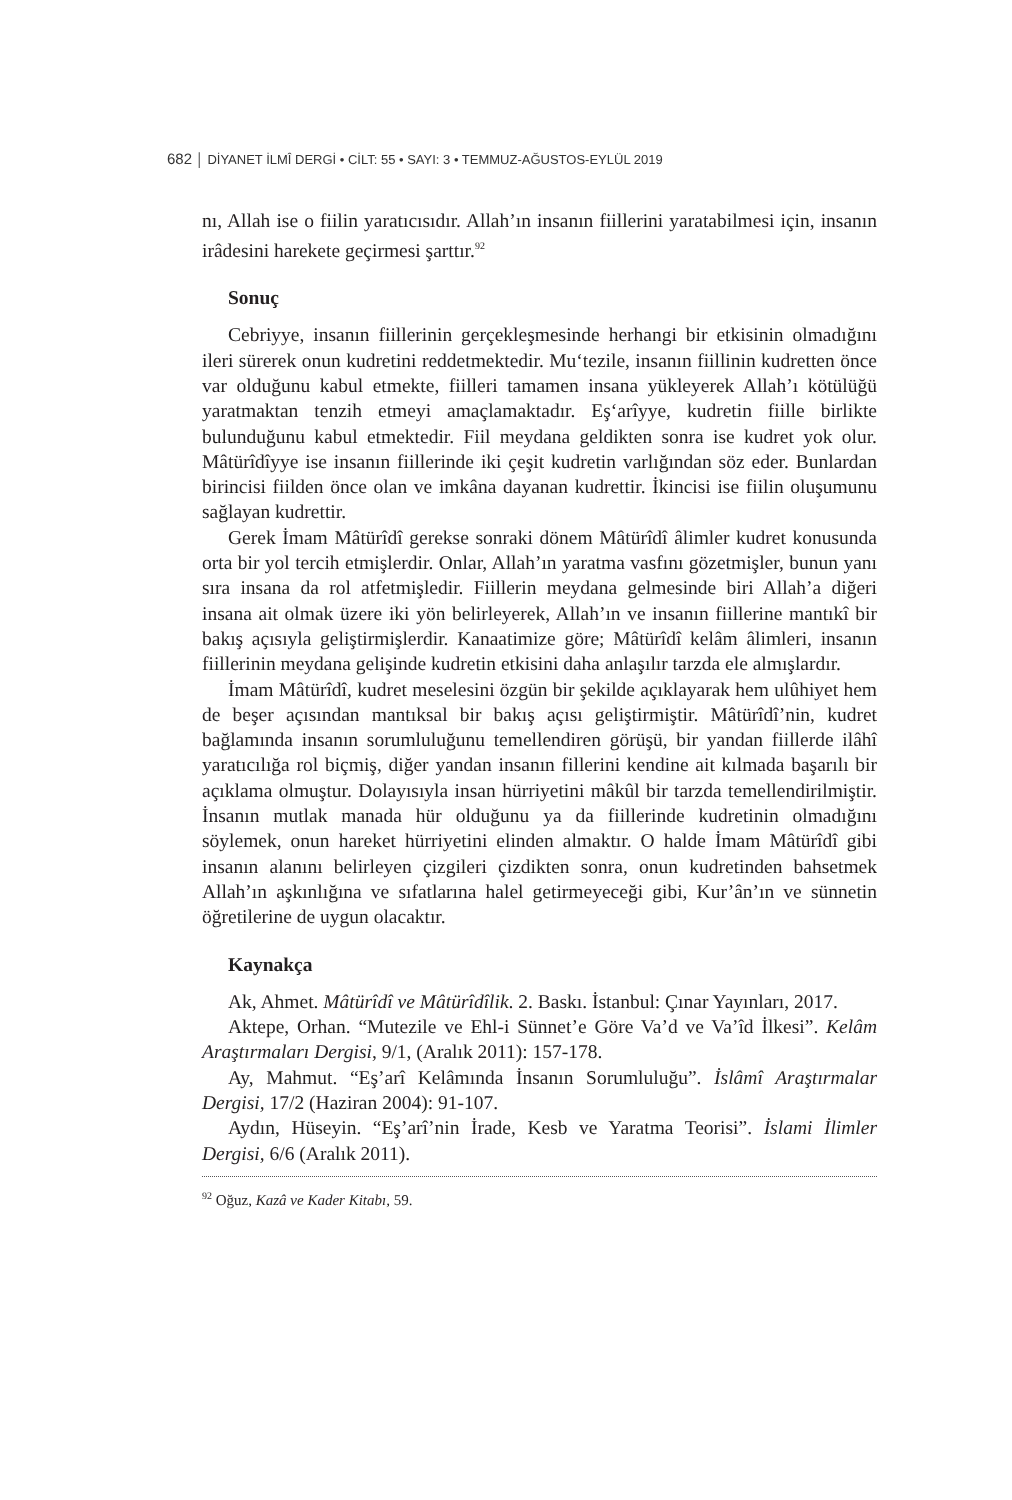682 │ DİYANET İLMÎ DERGİ • CİLT: 55 • SAYI: 3 • TEMMUZ-AĞUSTOS-EYLÜL 2019
nı, Allah ise o fiilin yaratıcısıdır. Allah’ın insanın fiillerini yaratabilmesi için, insanın irâdesini harekete geçirmesi şarttır.<sup>92</sup>
Sonuç
Cebriyye, insanın fiillerinin gerçekleşmesinde herhangi bir etkisinin olmadığını ileri sürerek onun kudretini reddetmektedir. Mu‘tezile, insanın fiillinin kudretten önce var olduğunu kabul etmekte, fiilleri tamamen insana yükleyerek Allah’ı kötülüğü yaratmaktan tenzih etmeyi amaçlamaktadır. Eş‘arîyye, kudretin fiille birlikte bulunduğunu kabul etmektedir. Fiil meydana geldikten sonra ise kudret yok olur. Mâtürîdîyye ise insanın fiillerinde iki çeşit kudretin varlığından söz eder. Bunlardan birincisi fiilden önce olan ve imkâna dayanan kudrettir. İkincisi ise fiilin oluşumunu sağlayan kudrettir.
Gerek İmam Mâtürîdî gerekse sonraki dönem Mâtürîdî âlimler kudret konusunda orta bir yol tercih etmişlerdir. Onlar, Allah’ın yaratma vasfını gözetmişler, bunun yanı sıra insana da rol atfetmişledir. Fiillerin meydana gelmesinde biri Allah’a diğeri insana ait olmak üzere iki yön belirleyerek, Allah’ın ve insanın fiillerine mantıkî bir bakış açısıyla geliştirmişlerdir. Kanaatimize göre; Mâtürîdî kelâm âlimleri, insanın fiillerinin meydana gelişinde kudretin etkisini daha anlaşılır tarzda ele almışlardır.
İmam Mâtürîdî, kudret meselesini özgün bir şekilde açıklayarak hem ulûhiyet hem de beşer açısından mantıksal bir bakış açısı geliştirmiştir. Mâtürîdî’nin, kudret bağlamında insanın sorumluluğunu temellendiren görüşü, bir yandan fiillerde ilâhî yaratıcılığa rol biçmiş, diğer yandan insanın fillerini kendine ait kılmada başarılı bir açıklama olmuştur. Dolayısıyla insan hürriyetini mâkûl bir tarzda temellendirilmiştir. İnsanın mutlak manada hür olduğunu ya da fiillerinde kudretinin olmadığını söylemek, onun hareket hürriyetini elinden almaktır. O halde İmam Mâtürîdî gibi insanın alanını belirleyen çizgileri çizdikten sonra, onun kudretinden bahsetmek Allah’ın aşkınlığına ve sıfatlarına halel getirmeyeceği gibi, Kur’ân’ın ve sünnetin öğretilerine de uygun olacaktır.
Kaynakça
Ak, Ahmet. Mâtürîdî ve Mâtürîdîlik. 2. Baskı. İstanbul: Çınar Yayınları, 2017.
Aktepe, Orhan. “Mutezile ve Ehl-i Sünnet’e Göre Va’d ve Va’îd İlkesi”. Kelâm Araştırmaları Dergisi, 9/1, (Aralık 2011): 157-178.
Ay, Mahmut. “Eş’arî Kelâmında İnsanın Sorumluluğu”. İslâmî Araştırmalar Dergisi, 17/2 (Haziran 2004): 91-107.
Aydın, Hüseyin. “Eş’arî’nin İrade, Kesb ve Yaratma Teorisi”. İslami İlimler Dergisi, 6/6 (Aralık 2011).
<sup>92</sup> Oğuz, Kazâ ve Kader Kitabı, 59.